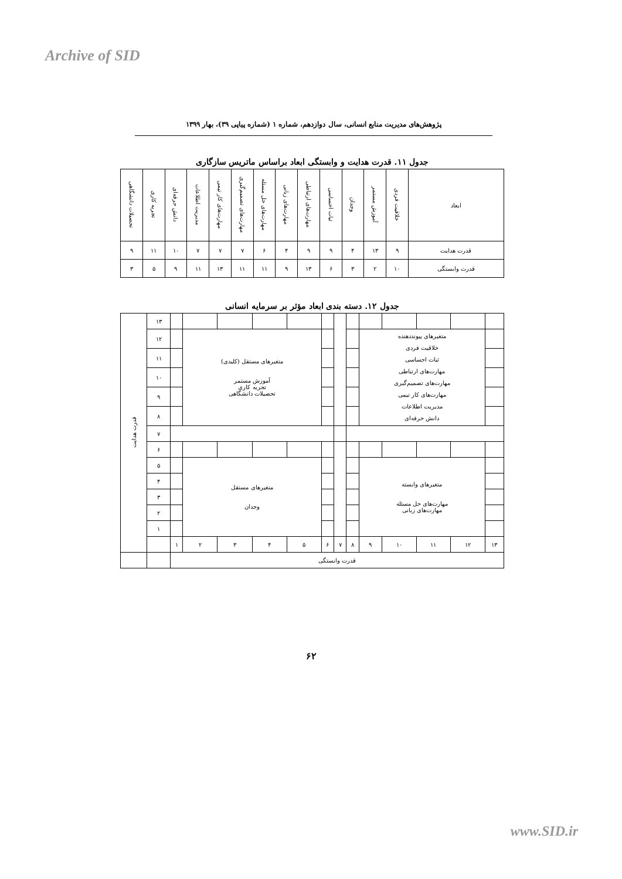Archive of SID
پژوهش‌های مدیریت منابع انسانی، سال دوازدهم، شماره ۱ (شماره پیاپی ۳۹)، بهار ۱۳۹۹
جدول ۱۱. قدرت هدایت و وابستگی ابعاد براساس ماتریس سازگاری
| ابعاد | خلاقیت فردی | آموزش مستمر | وجدان | ثبات احساسی | مهارت‌های ارتباطی | مهارت‌های زبانی | مهارت‌های حل مسئله | مهارت‌های تصمیم‌گیری | مهارت‌های کار تیمی | مدیریت اطلاعات | دانش حرفه‌ای | تجربه کاری | تحصیلات دانشگاهی |
| --- | --- | --- | --- | --- | --- | --- | --- | --- | --- | --- | --- | --- | --- |
| قدرت هدایت | ۹ | ۱۳ | ۴ | ۹ | ۹ | ۴ | ۶ | ۷ | ۷ | ۷ | ۱۰ | ۱۱ | ۹ |
| قدرت وابستگی | ۱۰ | ۲ | ۳ | ۶ | ۱۳ | ۹ | ۱۱ | ۱۱ | ۱۳ | ۱۱ | ۹ | ۵ | ۳ |
جدول ۱۲. دسته بندی ابعاد مؤثر بر سرمایه انسانی
| قدرت هدایت | ۱۳ | | | | | | | | | | | | | |
| | ۱۲ | | متغیرهای مستقل (کلیدی) آموزش مستمر تجربه کاری تحصیلات دانشگاهی | | | | | | | متغیرهای پیونددهنده خلاقیت فردی ثبات احساسی مهارت‌های ارتباطی مهارت‌های تصمیم‌گیری مهارت‌های کار تیمی مدیریت اطلاعات دانش حرفه‌ای | | | | |
| | ۱۱ | | | | | | | | | | | | | |
| | ۱۰ | | | | | | | | | | | | | |
| | ۹ | | | | | | | | | | | | | |
| | ۸ | | | | | | | | | | | | | |
| | ۷ | | | | | | | | | | | | | |
| | ۶ | | | | | | | | | | | | | |
| | ۵ | | متغیرهای مستقل وجدان | | | | | | | متغیرهای وابسته مهارت‌های حل مسئله مهارت‌های زبانی | | | | |
| | ۴ | | | | | | | | | | | | | |
| | ۳ | | | | | | | | | | | | | |
| | ۲ | | | | | | | | | | | | | |
| | ۱ | | | | | | | | | | | | | |
| | | ۱ | ۲ | ۳ | ۴ | ۵ | ۶ | ۷ | ۸ | ۹ | ۱۰ | ۱۱ | ۱۲ | ۱۳ |
| | | قدرت وابستگی | | | | | | | | | | | | |
۶۲
www.SID.ir